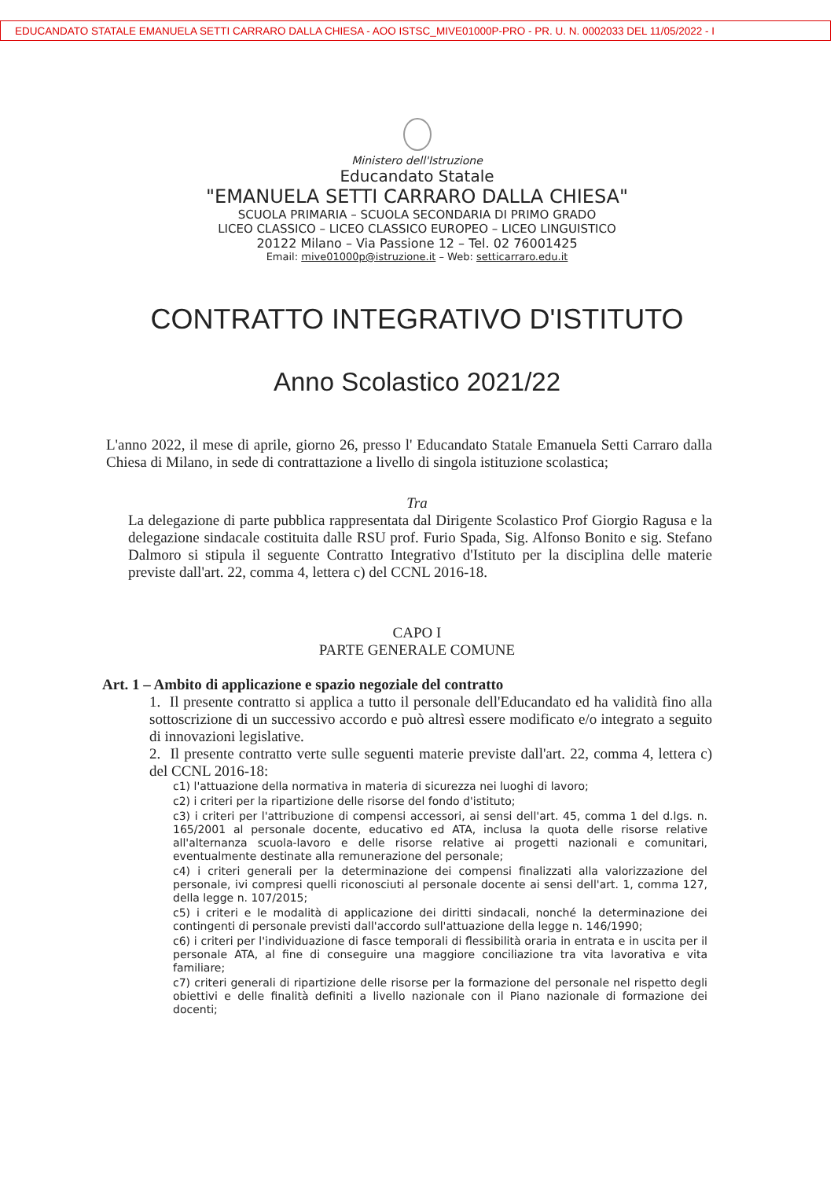EDUCANDATO STATALE EMANUELA SETTI CARRARO DALLA CHIESA - AOO ISTSC_MIVE01000P-PRO - PR. U. N. 0002033 DEL 11/05/2022 - I
Ministero dell'Istruzione
Educandato Statale
"EMANUELA SETTI CARRARO DALLA CHIESA"
SCUOLA PRIMARIA – SCUOLA SECONDARIA DI PRIMO GRADO
LICEO CLASSICO – LICEO CLASSICO EUROPEO – LICEO LINGUISTICO
20122 Milano – Via Passione 12 – Tel. 02 76001425
Email: mive01000p@istruzione.it – Web: setticarraro.edu.it
CONTRATTO INTEGRATIVO D'ISTITUTO
Anno Scolastico 2021/22
L'anno 2022, il mese di aprile, giorno 26, presso l' Educandato Statale Emanuela Setti Carraro dalla Chiesa di Milano, in sede di contrattazione a livello di singola istituzione scolastica;
Tra
La delegazione di parte pubblica rappresentata dal Dirigente Scolastico Prof Giorgio Ragusa e la delegazione sindacale costituita dalle RSU prof. Furio Spada, Sig. Alfonso Bonito e sig. Stefano Dalmoro si stipula il seguente Contratto Integrativo d'Istituto per la disciplina delle materie previste dall'art. 22, comma 4, lettera c) del CCNL 2016-18.
CAPO I
PARTE GENERALE COMUNE
Art. 1 – Ambito di applicazione e spazio negoziale del contratto
1. Il presente contratto si applica a tutto il personale dell'Educandato ed ha validità fino alla sottoscrizione di un successivo accordo e può altresì essere modificato e/o integrato a seguito di innovazioni legislative.
2. Il presente contratto verte sulle seguenti materie previste dall'art. 22, comma 4, lettera c) del CCNL 2016-18:
c1) l'attuazione della normativa in materia di sicurezza nei luoghi di lavoro;
c2) i criteri per la ripartizione delle risorse del fondo d'istituto;
c3) i criteri per l'attribuzione di compensi accessori, ai sensi dell'art. 45, comma 1 del d.lgs. n. 165/2001 al personale docente, educativo ed ATA, inclusa la quota delle risorse relative all'alternanza scuola-lavoro e delle risorse relative ai progetti nazionali e comunitari, eventualmente destinate alla remunerazione del personale;
c4) i criteri generali per la determinazione dei compensi finalizzati alla valorizzazione del personale, ivi compresi quelli riconosciuti al personale docente ai sensi dell'art. 1, comma 127, della legge n. 107/2015;
c5) i criteri e le modalità di applicazione dei diritti sindacali, nonché la determinazione dei contingenti di personale previsti dall'accordo sull'attuazione della legge n. 146/1990;
c6) i criteri per l'individuazione di fasce temporali di flessibilità oraria in entrata e in uscita per il personale ATA, al fine di conseguire una maggiore conciliazione tra vita lavorativa e vita familiare;
c7) criteri generali di ripartizione delle risorse per la formazione del personale nel rispetto degli obiettivi e delle finalità definiti a livello nazionale con il Piano nazionale di formazione dei docenti;